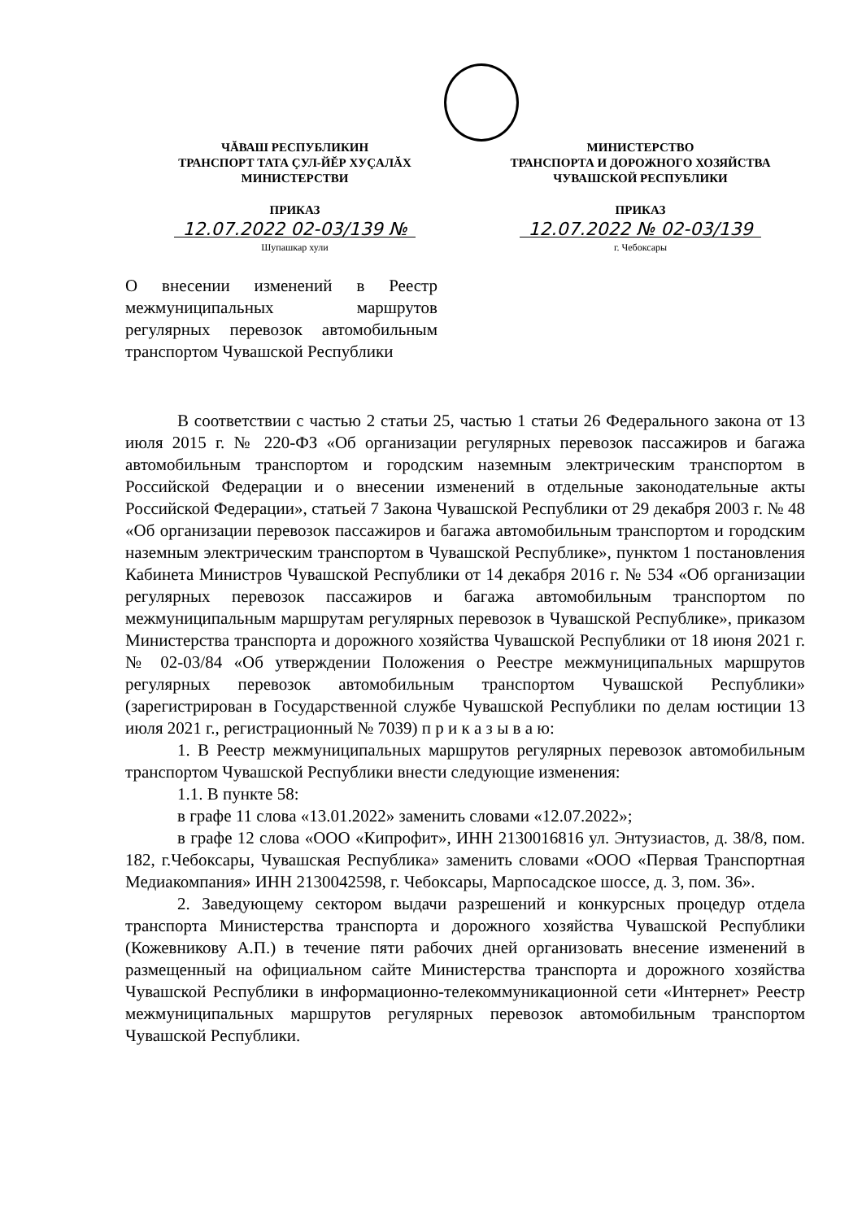ЧĂВАШ РЕСПУБЛИКИН
ТРАНСПОРТ ТАТА ÇУЛ-ЙĔР ХУÇАЛĂХ
МИНИСТЕРСТВИ
ПРИКАЗ
12.07.2022 02-03/139 №
Шупашкар хули
МИНИСТЕРСТВО
ТРАНСПОРТА И ДОРОЖНОГО ХОЗЯЙСТВА
ЧУВАШСКОЙ РЕСПУБЛИКИ
ПРИКАЗ
12.07.2022 № 02-03/139
г. Чебоксары
О внесении изменений в Реестр межмуниципальных маршрутов регулярных перевозок автомобильным транспортом Чувашской Республики
В соответствии с частью 2 статьи 25, частью 1 статьи 26 Федерального закона от 13 июля 2015 г. № 220-ФЗ «Об организации регулярных перевозок пассажиров и багажа автомобильным транспортом и городским наземным электрическим транспортом в Российской Федерации и о внесении изменений в отдельные законодательные акты Российской Федерации», статьей 7 Закона Чувашской Республики от 29 декабря 2003 г. № 48 «Об организации перевозок пассажиров и багажа автомобильным транспортом и городским наземным электрическим транспортом в Чувашской Республике», пунктом 1 постановления Кабинета Министров Чувашской Республики от 14 декабря 2016 г. № 534 «Об организации регулярных перевозок пассажиров и багажа автомобильным транспортом по межмуниципальным маршрутам регулярных перевозок в Чувашской Республике», приказом Министерства транспорта и дорожного хозяйства Чувашской Республики от 18 июня 2021 г. № 02-03/84 «Об утверждении Положения о Реестре межмуниципальных маршрутов регулярных перевозок автомобильным транспортом Чувашской Республики» (зарегистрирован в Государственной службе Чувашской Республики по делам юстиции 13 июля 2021 г., регистрационный № 7039) п р и к а з ы в а ю:
1. В Реестр межмуниципальных маршрутов регулярных перевозок автомобильным транспортом Чувашской Республики внести следующие изменения:
1.1. В пункте 58:
в графе 11 слова «13.01.2022» заменить словами «12.07.2022»;
в графе 12 слова «ООО «Кипрофит», ИНН 2130016816 ул. Энтузиастов, д. 38/8, пом. 182, г.Чебоксары, Чувашская Республика» заменить словами «ООО «Первая Транспортная Медиакомпания» ИНН 2130042598, г. Чебоксары, Марпосадское шоссе, д. 3, пом. 36».
2. Заведующему сектором выдачи разрешений и конкурсных процедур отдела транспорта Министерства транспорта и дорожного хозяйства Чувашской Республики (Кожевникову А.П.) в течение пяти рабочих дней организовать внесение изменений в размещенный на официальном сайте Министерства транспорта и дорожного хозяйства Чувашской Республики в информационно-телекоммуникационной сети «Интернет» Реестр межмуниципальных маршрутов регулярных перевозок автомобильным транспортом Чувашской Республики.